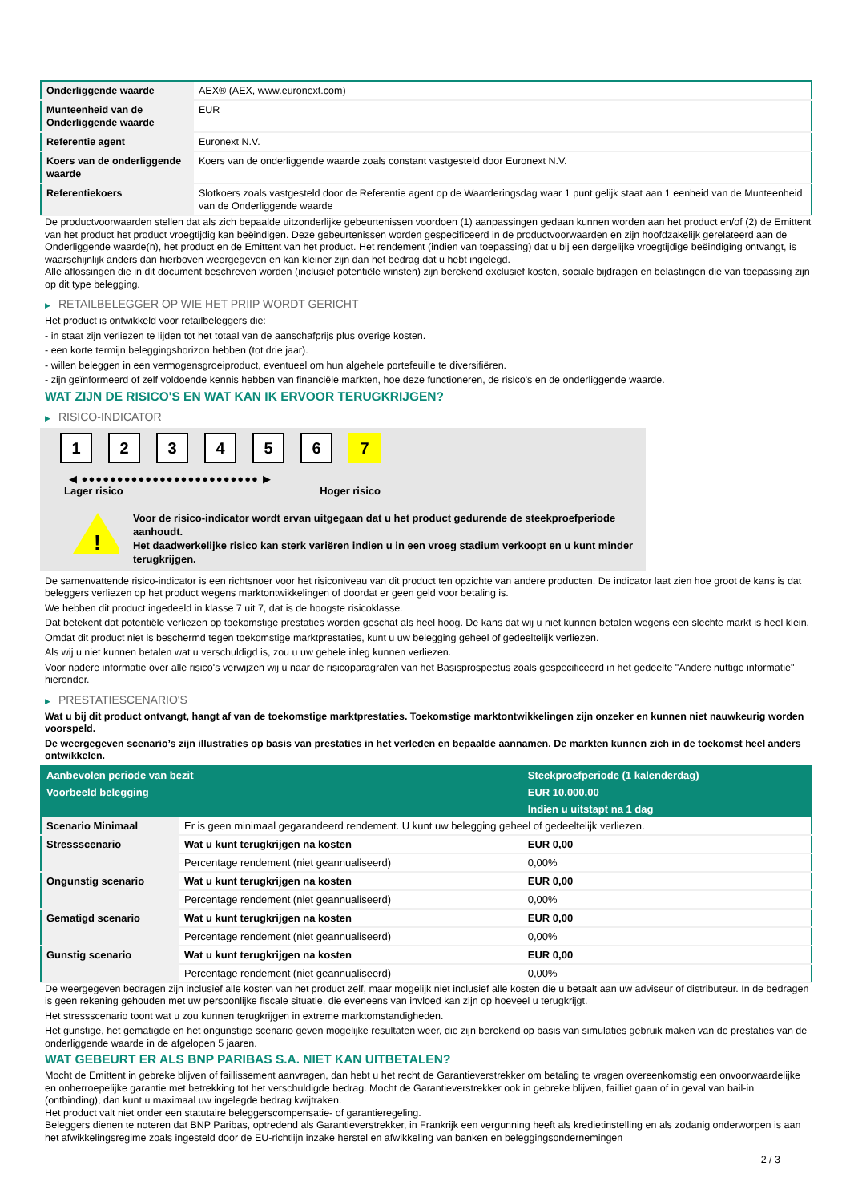| Onderliggende waarde | AEX® (AEX, www.euronext.com) |
| Munteenheid van de Onderliggende waarde | EUR |
| Referentie agent | Euronext N.V. |
| Koers van de onderliggende waarde | Koers van de onderliggende waarde zoals constant vastgesteld door Euronext N.V. |
| Referentiekoers | Slotkoers zoals vastgesteld door de Referentie agent op de Waarderingsdag waar 1 punt gelijk staat aan 1 eenheid van de Munteenheid van de Onderliggende waarde |
De productvoorwaarden stellen dat als zich bepaalde uitzonderlijke gebeurtenissen voordoen (1) aanpassingen gedaan kunnen worden aan het product en/of (2) de Emittent van het product het product vroegtijdig kan beëindigen. Deze gebeurtenissen worden gespecificeerd in de productvoorwaarden en zijn hoofdzakelijk gerelateerd aan de Onderliggende waarde(n), het product en de Emittent van het product. Het rendement (indien van toepassing) dat u bij een dergelijke vroegtijdige beëindiging ontvangt, is waarschijnlijk anders dan hierboven weergegeven en kan kleiner zijn dan het bedrag dat u hebt ingelegd.
Alle aflossingen die in dit document beschreven worden (inclusief potentiële winsten) zijn berekend exclusief kosten, sociale bijdragen en belastingen die van toepassing zijn op dit type belegging.
▶ RETAILBELEGGER OP WIE HET PRIIP WORDT GERICHT
Het product is ontwikkeld voor retailbeleggers die:
- in staat zijn verliezen te lijden tot het totaal van de aanschafprijs plus overige kosten.
- een korte termijn beleggingshorizon hebben (tot drie jaar).
- willen beleggen in een vermogensgroeiproduct, eventueel om hun algehele portefeuille te diversifiëren.
- zijn geïnformeerd of zelf voldoende kennis hebben van financiële markten, hoe deze functioneren, de risico's en de onderliggende waarde.
WAT ZIJN DE RISICO'S EN WAT KAN IK ERVOOR TERUGKRIJGEN?
▶ RISICO-INDICATOR
1 2 3 4 5 6 7
◀ ●●●●●●●●●●●●●●●●●●●●●●●●● ▶
Lager risico Hoger risico
!
Voor de risico-indicator wordt ervan uitgegaan dat u het product gedurende de steekproefperiode aanhoudt.
Het daadwerkelijke risico kan sterk variëren indien u in een vroeg stadium verkoopt en u kunt minder terugkrijgen.
De samenvattende risico-indicator is een richtsnoer voor het risiconiveau van dit product ten opzichte van andere producten. De indicator laat zien hoe groot de kans is dat beleggers verliezen op het product wegens marktontwikkelingen of doordat er geen geld voor betaling is.
We hebben dit product ingedeeld in klasse 7 uit 7, dat is de hoogste risicoklasse.
Dat betekent dat potentiële verliezen op toekomstige prestaties worden geschat als heel hoog. De kans dat wij u niet kunnen betalen wegens een slechte markt is heel klein.
Omdat dit product niet is beschermd tegen toekomstige marktprestaties, kunt u uw belegging geheel of gedeeltelijk verliezen.
Als wij u niet kunnen betalen wat u verschuldigd is, zou u uw gehele inleg kunnen verliezen.
Voor nadere informatie over alle risico's verwijzen wij u naar de risicoparagrafen van het Basisprospectus zoals gespecificeerd in het gedeelte "Andere nuttige informatie" hieronder.
▶ PRESTATIESCENARIO'S
Wat u bij dit product ontvangt, hangt af van de toekomstige marktprestaties. Toekomstige marktontwikkelingen zijn onzeker en kunnen niet nauwkeurig worden voorspeld.
De weergegeven scenario’s zijn illustraties op basis van prestaties in het verleden en bepaalde aannamen. De markten kunnen zich in de toekomst heel anders ontwikkelen.
| Aanbevolen periode van bezit | | Steekproefperiode (1 kalenderdag) |
| --- | --- | --- |
| Voorbeeld belegging | | EUR 10.000,00 |
| | | Indien u uitstapt na 1 dag |
| Scenario Minimaal | Er is geen minimaal gegarandeerd rendement. U kunt uw belegging geheel of gedeeltelijk verliezen. | |
| Stressscenario | Wat u kunt terugkrijgen na kosten | EUR 0,00 |
| | Percentage rendement (niet geannualiseerd) | 0,00% |
| Ongunstig scenario | Wat u kunt terugkrijgen na kosten | EUR 0,00 |
| | Percentage rendement (niet geannualiseerd) | 0,00% |
| Gematigd scenario | Wat u kunt terugkrijgen na kosten | EUR 0,00 |
| | Percentage rendement (niet geannualiseerd) | 0,00% |
| Gunstig scenario | Wat u kunt terugkrijgen na kosten | EUR 0,00 |
| | Percentage rendement (niet geannualiseerd) | 0,00% |
De weergegeven bedragen zijn inclusief alle kosten van het product zelf, maar mogelijk niet inclusief alle kosten die u betaalt aan uw adviseur of distributeur. In de bedragen is geen rekening gehouden met uw persoonlijke fiscale situatie, die eveneens van invloed kan zijn op hoeveel u terugkrijgt.
Het stressscenario toont wat u zou kunnen terugkrijgen in extreme marktomstandigheden.
Het gunstige, het gematigde en het ongunstige scenario geven mogelijke resultaten weer, die zijn berekend op basis van simulaties gebruik maken van de prestaties van de onderliggende waarde in de afgelopen 5 jaaren.
WAT GEBEURT ER ALS BNP PARIBAS S.A. NIET KAN UITBETALEN?
Mocht de Emittent in gebreke blijven of faillissement aanvragen, dan hebt u het recht de Garantieverstrekker om betaling te vragen overeenkomstig een onvoorwaardelijke en onherroepelijke garantie met betrekking tot het verschuldigde bedrag. Mocht de Garantieverstrekker ook in gebreke blijven, failliet gaan of in geval van bail-in (ontbinding), dan kunt u maximaal uw ingelegde bedrag kwijtraken.
Het product valt niet onder een statutaire beleggerscompensatie- of garantieregeling.
Beleggers dienen te noteren dat BNP Paribas, optredend als Garantieverstrekker, in Frankrijk een vergunning heeft als kredietinstelling en als zodanig onderworpen is aan het afwikkelingsregime zoals ingesteld door de EU-richtlijn inzake herstel en afwikkeling van banken en beleggingsondernemingen
2 / 3